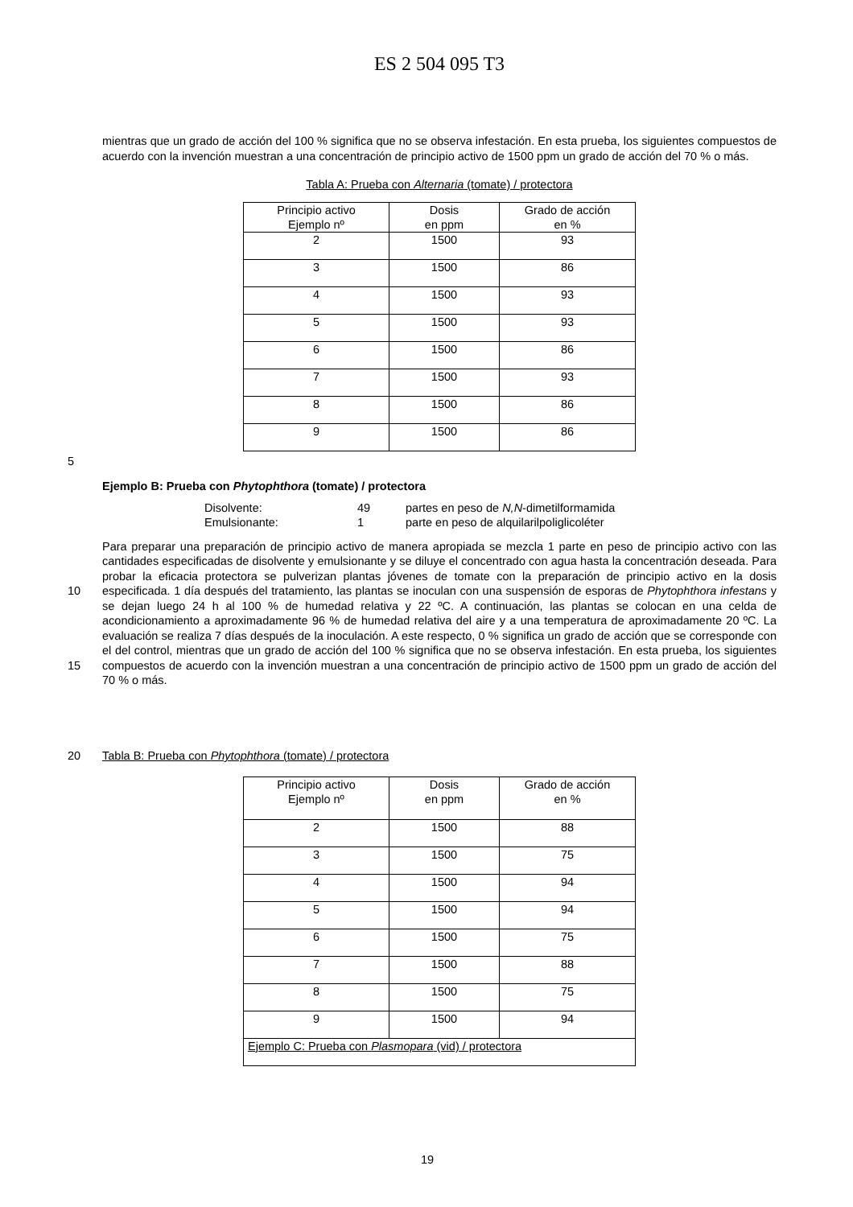ES 2 504 095 T3
mientras que un grado de acción del 100 % significa que no se observa infestación. En esta prueba, los siguientes compuestos de acuerdo con la invención muestran a una concentración de principio activo de 1500 ppm un grado de acción del 70 % o más.
Tabla A: Prueba con Alternaria (tomate) / protectora
| Principio activo Ejemplo nº | Dosis en ppm | Grado de acción en % |
| 2 | 1500 | 93 |
| 3 | 1500 | 86 |
| 4 | 1500 | 93 |
| 5 | 1500 | 93 |
| 6 | 1500 | 86 |
| 7 | 1500 | 93 |
| 8 | 1500 | 86 |
| 9 | 1500 | 86 |
5
Ejemplo B: Prueba con Phytophthora (tomate) / protectora
| Disolvente: | 49 | partes en peso de N,N -dimetilformamida |
| Emulsionante: | 1 | parte en peso de alquilarilpoliglicoléter |
Para preparar una preparación de principio activo de manera apropiada se mezcla 1 parte en peso de principio activo con las cantidades especificadas de disolvente y emulsionante y se diluye el concentrado con agua hasta la concentración deseada. Para probar la eficacia protectora se pulverizan plantas jóvenes de tomate con la preparación de principio activo en la dosis especificada. 1 día después del tratamiento, las plantas se inoculan con una suspensión de esporas de Phytophthora infestans y se dejan luego 24 h al 100 % de humedad relativa y 22 ºC. A continuación, las plantas se colocan en una celda de acondicionamiento a aproximadamente 96 % de humedad relativa del aire y a una temperatura de aproximadamente 20 ºC. La evaluación se realiza 7 días después de la inoculación. A este respecto, 0 % significa un grado de acción que se corresponde con el del control, mientras que un grado de acción del 100 % significa que no se observa infestación. En esta prueba, los siguientes compuestos de acuerdo con la invención muestran a una concentración de principio activo de 1500 ppm un grado de acción del 70 % o más.
10
15
20 Tabla B: Prueba con Phytophthora (tomate) / protectora
| Principio activo Ejemplo nº | Dosis en ppm | Grado de acción en % |
| 2 | 1500 | 88 |
| 3 | 1500 | 75 |
| 4 | 1500 | 94 |
| 5 | 1500 | 94 |
| 6 | 1500 | 75 |
| 7 | 1500 | 88 |
| 8 | 1500 | 75 |
| 9 | 1500 | 94 |
| Ejemplo C: Prueba con Plasmopara (vid) / protectora | | |
19